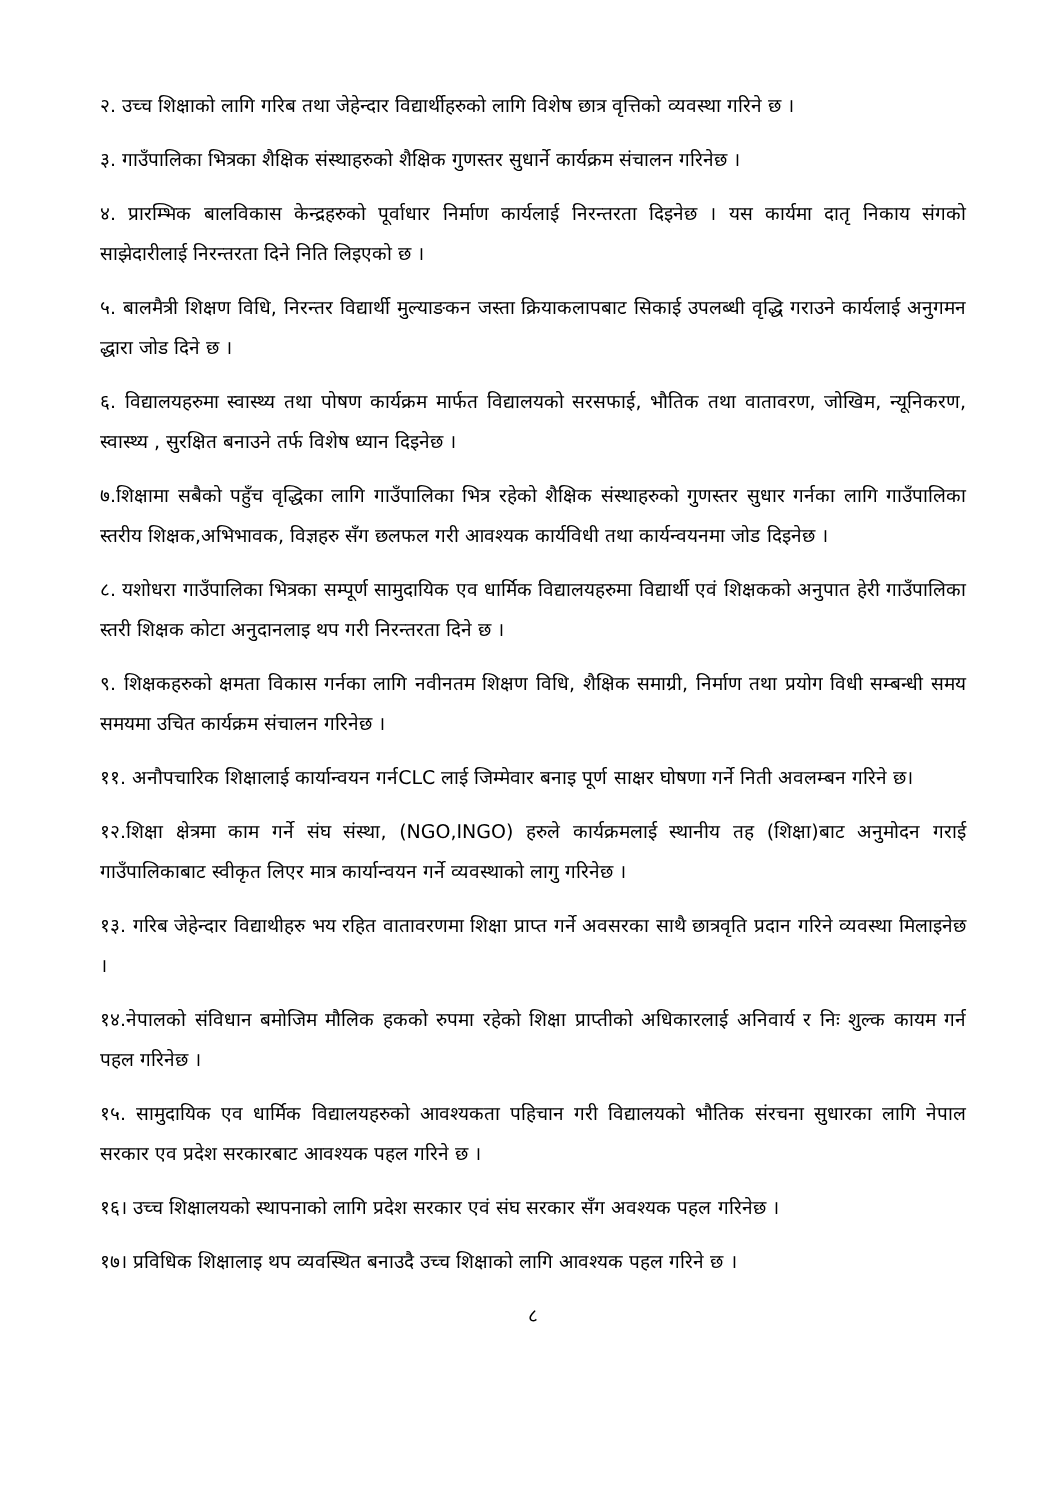२. उच्च शिक्षाको लागि गरिब तथा जेहेन्दार विद्यार्थीहरुको लागि विशेष छात्र वृत्तिको व्यवस्था गरिने छ ।
३. गाउँपालिका भित्रका शैक्षिक संस्थाहरुको शैक्षिक गुणस्तर सुधार्ने कार्यक्रम संचालन गरिनेछ ।
४. प्रारम्भिक बालविकास केन्द्रहरुको पूर्वाधार निर्माण कार्यलाई निरन्तरता दिइनेछ । यस कार्यमा दातृ निकाय संगको साझेदारीलाई निरन्तरता दिने निति लिइएको छ ।
५. बालमैत्री शिक्षण विधि, निरन्तर विद्यार्थी मुल्याङकन जस्ता क्रियाकलापबाट सिकाई उपलब्धी वृद्धि गराउने कार्यलाई अनुगमन द्धारा जोड दिने छ ।
६. विद्यालयहरुमा स्वास्थ्य तथा पोषण कार्यक्रम मार्फत विद्यालयको सरसफाई, भौतिक तथा वातावरण, जोखिम, न्यूनिकरण, स्वास्थ्य , सुरक्षित बनाउने तर्फ विशेष ध्यान दिइनेछ ।
७.शिक्षामा सबैको पहुँच वृद्धिका लागि गाउँपालिका भित्र रहेको शैक्षिक संस्थाहरुको गुणस्तर सुधार गर्नका लागि गाउँपालिका स्तरीय शिक्षक,अभिभावक, विज्ञहरु सँग छलफल गरी आवश्यक कार्यविधी तथा कार्यन्वयनमा जोड दिइनेछ ।
८. यशोधरा गाउँपालिका भित्रका सम्पूर्ण सामुदायिक एव धार्मिक विद्यालयहरुमा विद्यार्थी एवं शिक्षकको अनुपात हेरी गाउँपालिका स्तरी शिक्षक कोटा अनुदानलाइ थप गरी निरन्तरता दिने छ ।
९. शिक्षकहरुको क्षमता विकास गर्नका लागि नवीनतम शिक्षण विधि, शैक्षिक समाग्री, निर्माण तथा प्रयोग विधी सम्बन्धी समय समयमा उचित कार्यक्रम संचालन गरिनेछ ।
११. अनौपचारिक शिक्षालाई कार्यान्वयन गर्नCLC लाई जिम्मेवार बनाइ पूर्ण साक्षर घोषणा गर्ने निती अवलम्बन गरिने छ।
१२.शिक्षा क्षेत्रमा काम गर्ने संघ संस्था, (NGO,INGO) हरुले कार्यक्रमलाई स्थानीय तह (शिक्षा)बाट अनुमोदन गराई गाउँपालिकाबाट स्वीकृत लिएर मात्र कार्यान्वयन गर्ने व्यवस्थाको लागु गरिनेछ ।
१३. गरिब जेहेन्दार विद्याथीहरु भय रहित वातावरणमा शिक्षा प्राप्त गर्ने अवसरका साथै छात्रवृति प्रदान गरिने व्यवस्था मिलाइनेछ ।
१४.नेपालको संविधान बमोजिम मौलिक हकको रुपमा रहेको शिक्षा प्राप्तीको अधिकारलाई अनिवार्य र निः शुल्क कायम गर्न पहल गरिनेछ ।
१५. सामुदायिक एव धार्मिक विद्यालयहरुको आवश्यकता पहिचान गरी विद्यालयको भौतिक संरचना सुधारका लागि नेपाल सरकार एव प्रदेश सरकारबाट आवश्यक पहल गरिने छ ।
१६। उच्च शिक्षालयको स्थापनाको लागि प्रदेश सरकार एवं संघ सरकार सँग अवश्यक पहल गरिनेछ ।
१७। प्रविधिक शिक्षालाइ थप व्यवस्थित बनाउदै उच्च शिक्षाको लागि आवश्यक पहल गरिने छ ।
८